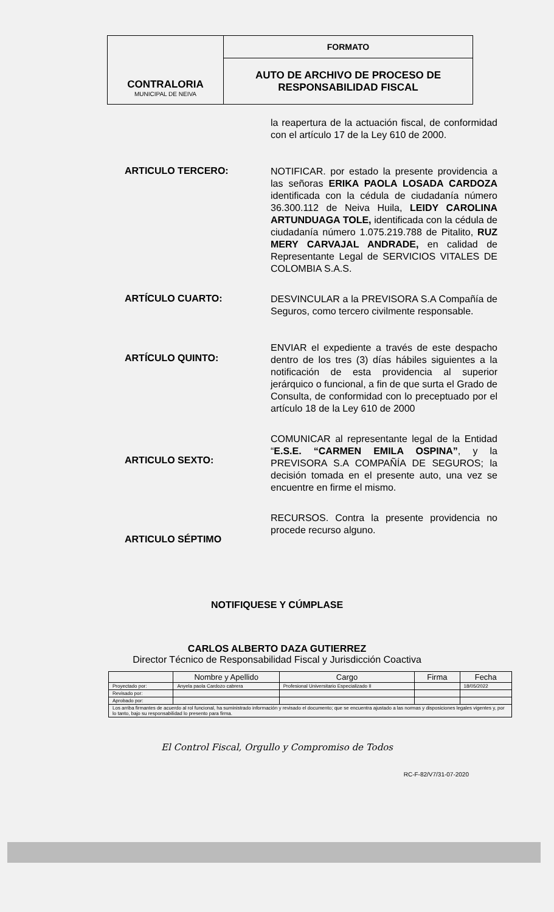CONTRALORIA
MUNICIPAL DE NEIVA
FORMATO
AUTO DE ARCHIVO DE PROCESO DE RESPONSABILIDAD FISCAL
la reapertura de la actuación fiscal, de conformidad con el artículo 17 de la Ley 610 de 2000.
ARTICULO TERCERO:
NOTIFICAR. por estado la presente providencia a las señoras ERIKA PAOLA LOSADA CARDOZA identificada con la cédula de ciudadanía número 36.300.112 de Neiva Huila, LEIDY CAROLINA ARTUNDUAGA TOLE, identificada con la cédula de ciudadanía número 1.075.219.788 de Pitalito, RUZ MERY CARVAJAL ANDRADE, en calidad de Representante Legal de SERVICIOS VITALES DE COLOMBIA S.A.S.
ARTÍCULO CUARTO:
DESVINCULAR a la PREVISORA S.A Compañía de Seguros, como tercero civilmente responsable.
ARTÍCULO QUINTO:
ENVIAR el expediente a través de este despacho dentro de los tres (3) días hábiles siguientes a la notificación de esta providencia al superior jerárquico o funcional, a fin de que surta el Grado de Consulta, de conformidad con lo preceptuado por el artículo 18 de la Ley 610 de 2000
ARTICULO SEXTO:
COMUNICAR al representante legal de la Entidad “E.S.E. “CARMEN EMILA OSPINA”, y la PREVISORA S.A COMPAÑÍA DE SEGUROS; la decisión tomada en el presente auto, una vez se encuentre en firme el mismo.
ARTICULO SÉPTIMO
RECURSOS. Contra la presente providencia no procede recurso alguno.
NOTIFIQUESE Y CÚMPLASE
CARLOS ALBERTO DAZA GUTIERREZ
Director Técnico de Responsabilidad Fiscal y Jurisdicción Coactiva
| | Nombre y Apellido | Cargo | Firma | Fecha |
| --- | --- | --- | --- | --- |
| Proyectado por: | Anyela paola Cardozo cabrera | Profesional Universitario Especializado II | | 18/05/2022 |
| Revisado por: | | | | |
| Aprobado por: | | | | |
| Los arriba firmantes de acuerdo al rol funcional, ha suministrado información y revisado el documento; que se encuentra ajustado a las normas y disposiciones legales vigentes y, por lo tanto, bajo su responsabilidad lo presento para firma. | | | | |
El Control Fiscal, Orgullo y Compromiso de Todos
RC-F-82/V7/31-07-2020